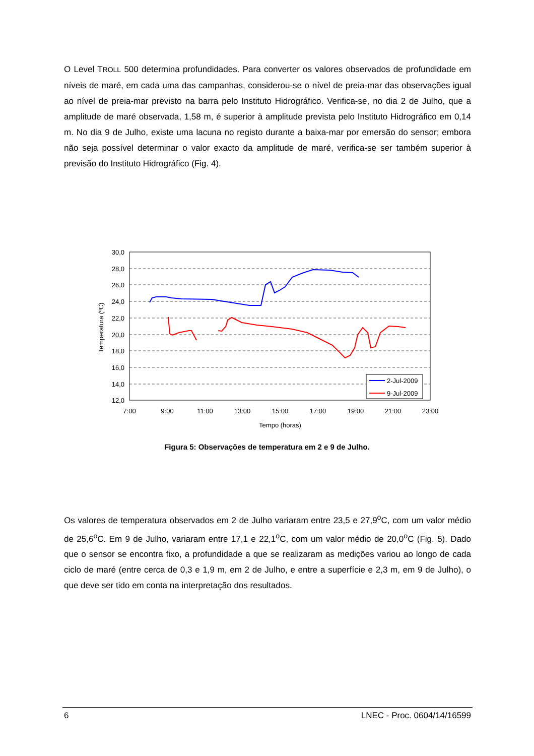O Level TROLL 500 determina profundidades. Para converter os valores observados de profundidade em níveis de maré, em cada uma das campanhas, considerou-se o nível de preia-mar das observações igual ao nível de preia-mar previsto na barra pelo Instituto Hidrográfico. Verifica-se, no dia 2 de Julho, que a amplitude de maré observada, 1,58 m, é superior à amplitude prevista pelo Instituto Hidrográfico em 0,14 m. No dia 9 de Julho, existe uma lacuna no registo durante a baixa-mar por emersão do sensor; embora não seja possível determinar o valor exacto da amplitude de maré, verifica-se ser também superior à previsão do Instituto Hidrográfico (Fig. 4).
30,0
28,0
26,0
24,0
22,0
20,0
18,0
16,0
14,0
12,0
7:00
9:00
11:00
13:00
15:00
17:00
19:00
21:00
23:00
Tempo (horas)
Temperatura (ºC)
2-Jul-2009
9-Jul-2009
Figura 5: Observações de temperatura em 2 e 9 de Julho.
Os valores de temperatura observados em 2 de Julho variaram entre 23,5 e 27,9<sup>o</sup>C, com um valor médio de 25,6<sup>o</sup>C. Em 9 de Julho, variaram entre 17,1 e 22,1<sup>o</sup>C, com um valor médio de 20,0<sup>o</sup>C (Fig. 5). Dado que o sensor se encontra fixo, a profundidade a que se realizaram as medições variou ao longo de cada ciclo de maré (entre cerca de 0,3 e 1,9 m, em 2 de Julho, e entre a superfície e 2,3 m, em 9 de Julho), o que deve ser tido em conta na interpretação dos resultados.
6 LNEC - Proc. 0604/14/16599